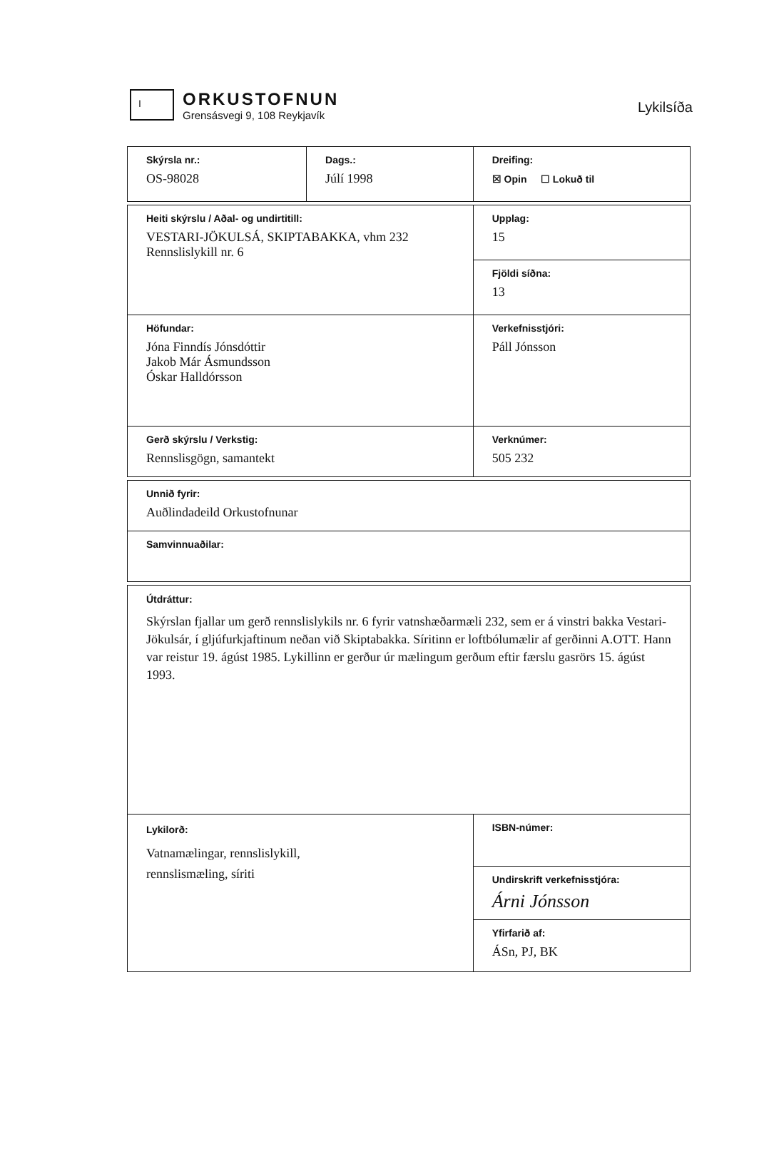I
ORKUSTOFNUN
Grensásvegi 9, 108 Reykjavík
Lykilsíða
| Skýrsla nr.: OS-98028 | Dags.: Júlí 1998 | Dreifing: ☒ Opin ☐ Lokuð til | |
| Heiti skýrslu / Aðal- og undirtitill: VESTARI-JÖKULSÁ, SKIPTABAKKA, vhm 232 Rennslislykill nr. 6 | | | Upplag: 15 |
| | | | Fjöldi síðna: 13 |
| Höfundar: Jóna Finndís Jónsdóttir Jakob Már Ásmundsson Óskar Halldórsson | | | Verkefnisstjóri: Páll Jónsson |
| Gerð skýrslu / Verkstig: Rennslisgögn, samantekt | | | Verknúmer: 505 232 |
| Unnið fyrir: Auðlindadeild Orkustofnunar | | | |
| Samvinnuaðilar: | | | |
| Útdráttur: Skýrslan fjallar um gerð rennslislykils nr. 6 fyrir vatnshæðarmæli 232, sem er á vinstri bakka Vestari-Jökulsár, í gljúfurkjaftinum neðan við Skiptabakka. Síritinn er loftbólumælir af gerðinni A.OTT. Hann var reistur 19. ágúst 1985. Lykillinn er gerður úr mælingum gerðum eftir færslu gasrörs 15. ágúst 1993. | | | |
| Lykilorð: Vatnamælingar, rennslislykill, rennslismæling, síriti | | ISBN-númer: | |
| | | Undirskrift verkefnisstjóra: Árni Jónsson | |
| | | Yfirfarið af: ÁSn, PJ, BK | |